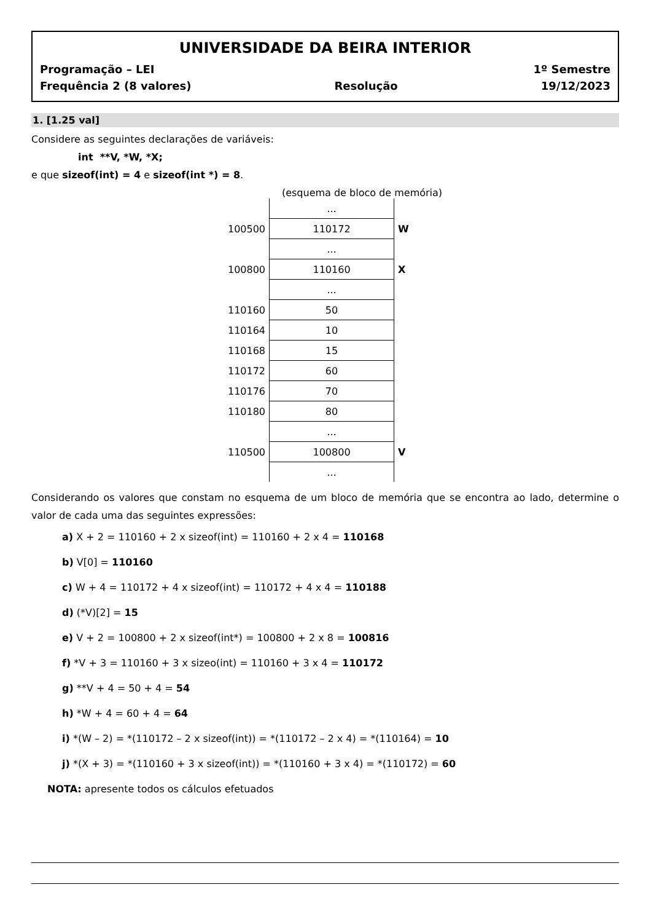UNIVERSIDADE DA BEIRA INTERIOR
Programação – LEI 1º Semestre
Frequência 2 (8 valores) Resolução 19/12/2023
1. [1.25 val]
Considere as seguintes declarações de variáveis:
int **V, *W, *X;
e que sizeof(int) = 4 e sizeof(int *) = 8.
(esquema de bloco de memória)
| | ... | |
| 100500 | 110172 | W |
| | ... | |
| 100800 | 110160 | X |
| | ... | |
| 110160 | 50 | |
| 110164 | 10 | |
| 110168 | 15 | |
| 110172 | 60 | |
| 110176 | 70 | |
| 110180 | 80 | |
| | ... | |
| 110500 | 100800 | V |
| | ... | |
Considerando os valores que constam no esquema de um bloco de memória que se encontra ao lado, determine o valor de cada uma das seguintes expressões:
a) X + 2 = 110160 + 2 x sizeof(int) = 110160 + 2 x 4 = 110168
b) V[0] = 110160
c) W + 4 = 110172 + 4 x sizeof(int) = 110172 + 4 x 4 = 110188
d) (*V)[2] = 15
e) V + 2 = 100800 + 2 x sizeof(int*) = 100800 + 2 x 8 = 100816
f) *V + 3 = 110160 + 3 x sizeo(int) = 110160 + 3 x 4 = 110172
g) **V + 4 = 50 + 4 = 54
h) *W + 4 = 60 + 4 = 64
i) *(W – 2) = *(110172 – 2 x sizeof(int)) = *(110172 – 2 x 4) = *(110164) = 10
j) *(X + 3) = *(110160 + 3 x sizeof(int)) = *(110160 + 3 x 4) = *(110172) = 60
NOTA: apresente todos os cálculos efetuados